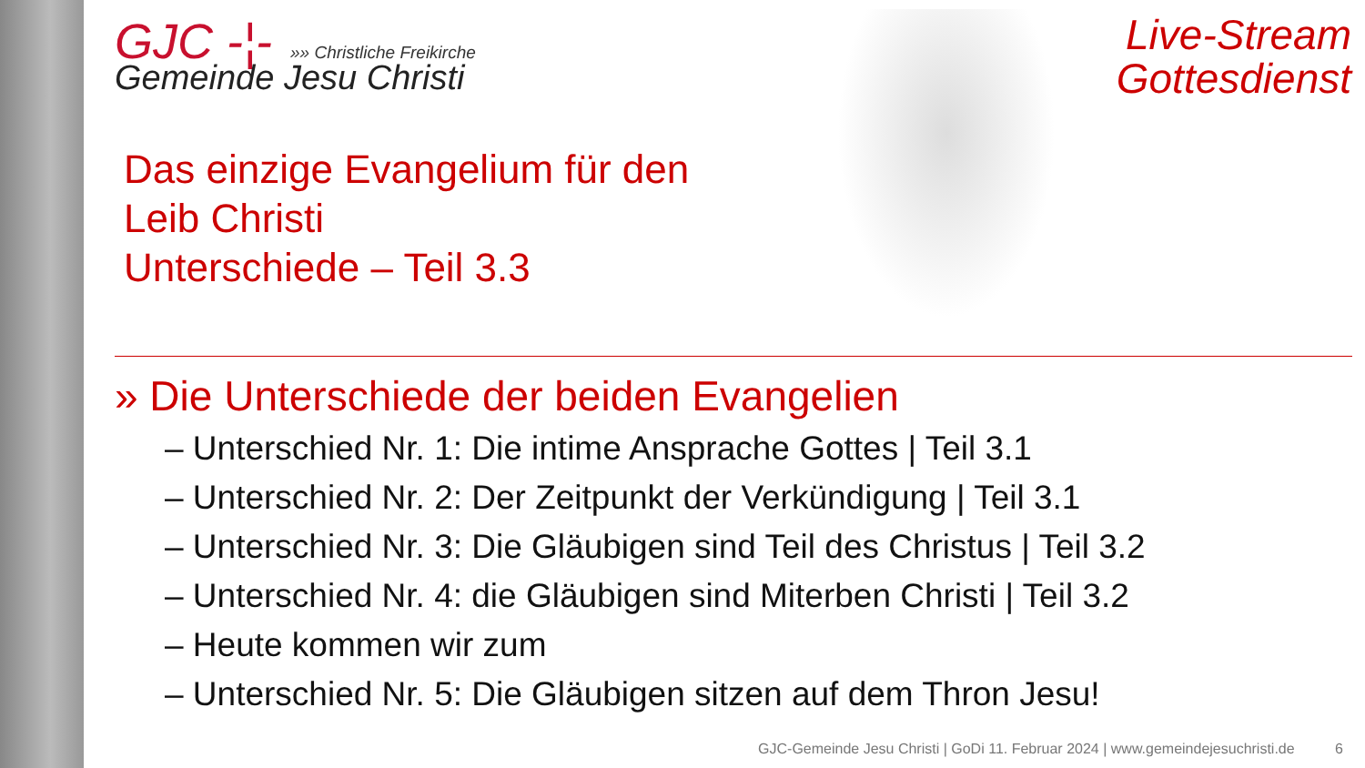Live-Stream Gottesdienst
GJC -¦- »» Christliche Freikirche
Gemeinde Jesu Christi
Das einzige Evangelium für den
Leib Christi
Unterschiede – Teil 3.3
» Die Unterschiede der beiden Evangelien
– Unterschied Nr. 1: Die intime Ansprache Gottes | Teil 3.1
– Unterschied Nr. 2: Der Zeitpunkt der Verkündigung | Teil 3.1
– Unterschied Nr. 3: Die Gläubigen sind Teil des Christus | Teil 3.2
– Unterschied Nr. 4: die Gläubigen sind Miterben Christi | Teil 3.2
– Heute kommen wir zum
– Unterschied Nr. 5: Die Gläubigen sitzen auf dem Thron Jesu!
GJC-Gemeinde Jesu Christi | GoDi 11. Februar 2024 | www.gemeindejesuchristi.de 6